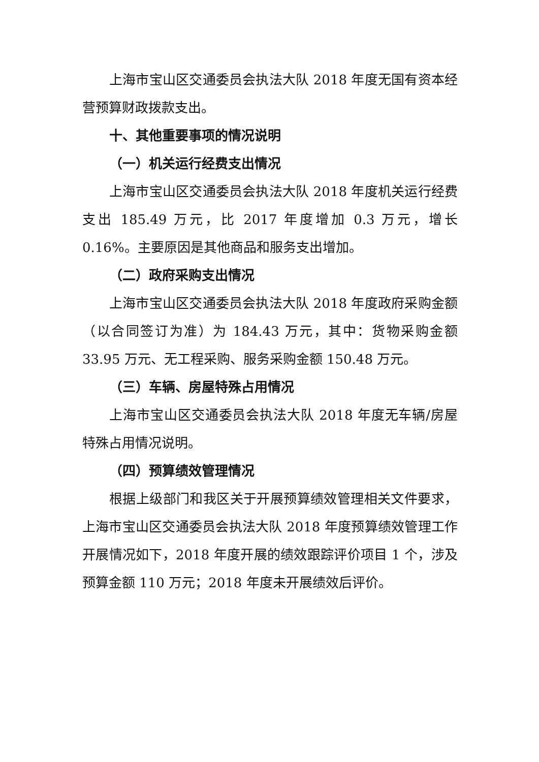上海市宝山区交通委员会执法大队 2018 年度无国有资本经营预算财政拨款支出。
十、其他重要事项的情况说明
（一）机关运行经费支出情况
上海市宝山区交通委员会执法大队 2018 年度机关运行经费支出 185.49 万元，比 2017 年度增加 0.3 万元，增长 0.16%。主要原因是其他商品和服务支出增加。
（二）政府采购支出情况
上海市宝山区交通委员会执法大队 2018 年度政府采购金额（以合同签订为准）为 184.43 万元，其中：货物采购金额 33.95 万元、无工程采购、服务采购金额 150.48 万元。
（三）车辆、房屋特殊占用情况
上海市宝山区交通委员会执法大队 2018 年度无车辆/房屋特殊占用情况说明。
（四）预算绩效管理情况
根据上级部门和我区关于开展预算绩效管理相关文件要求，上海市宝山区交通委员会执法大队 2018 年度预算绩效管理工作开展情况如下，2018 年度开展的绩效跟踪评价项目 1 个，涉及预算金额 110 万元；2018 年度未开展绩效后评价。